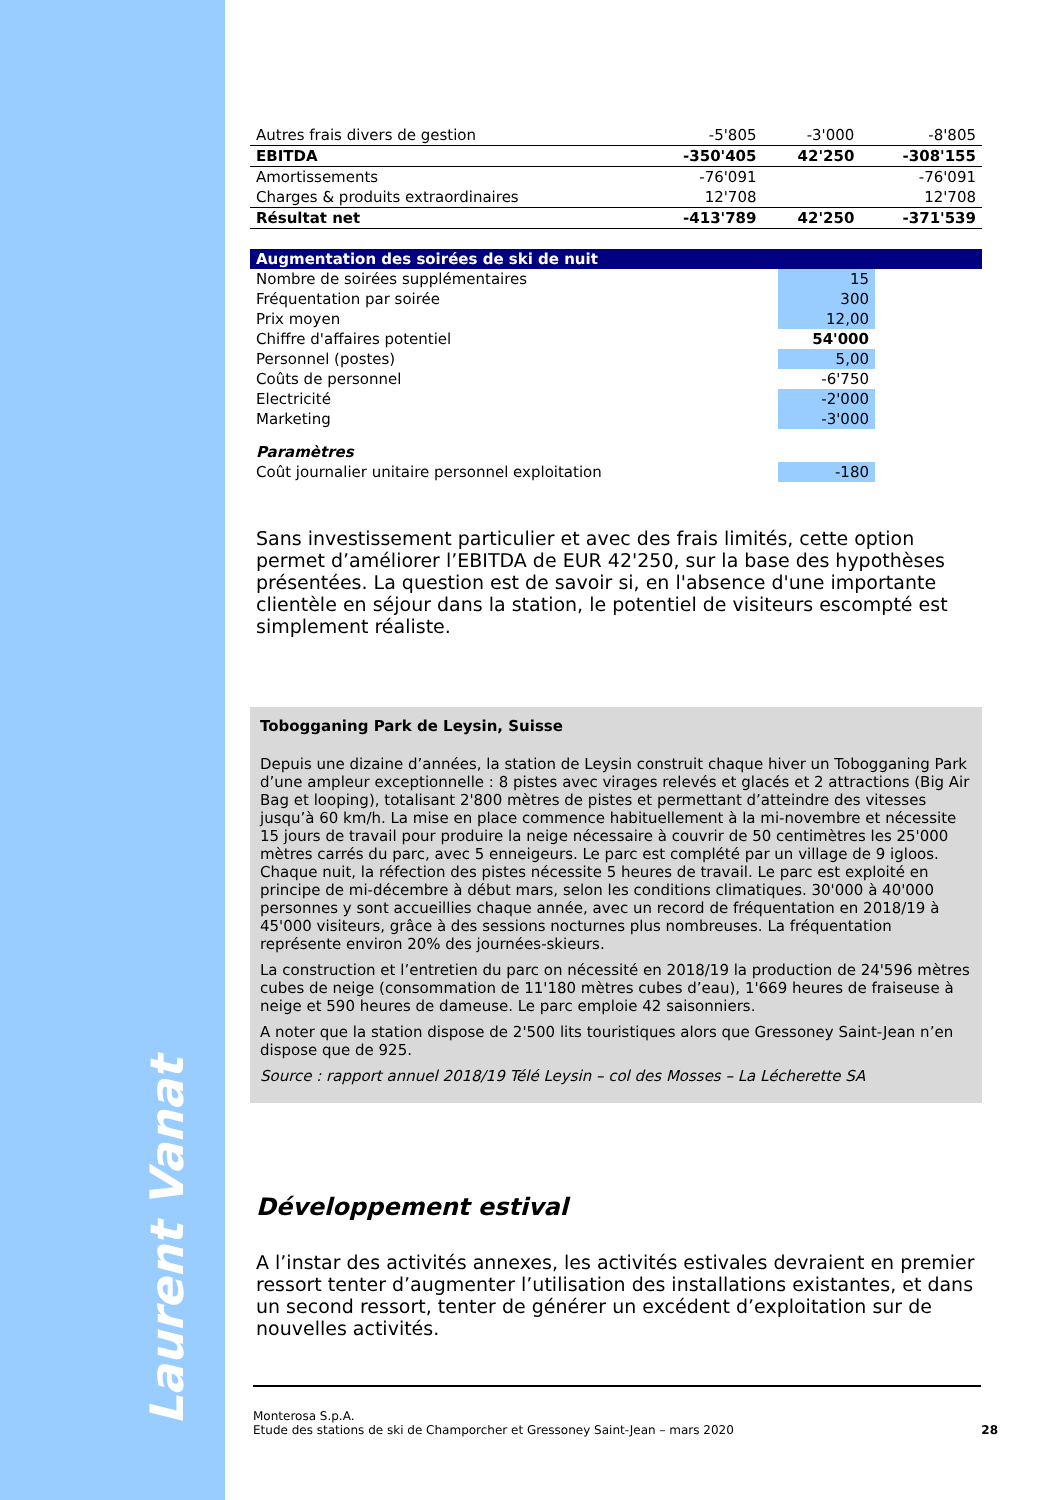Laurent Vanat
| Autres frais divers de gestion | -5'805 | -3'000 | -8'805 |
| EBITDA | -350'405 | 42'250 | -308'155 |
| Amortissements | -76'091 | | -76'091 |
| Charges & produits extraordinaires | 12'708 | | 12'708 |
| Résultat net | -413'789 | 42'250 | -371'539 |
| Augmentation des soirées de ski de nuit | | | |
| Nombre de soirées supplémentaires | | 15 | |
| Fréquentation par soirée | | 300 | |
| Prix moyen | | 12,00 | |
| Chiffre d'affaires potentiel | | 54'000 | |
| Personnel (postes) | | 5,00 | |
| Coûts de personnel | | -6'750 | |
| Electricité | | -2'000 | |
| Marketing | | -3'000 | |
| Paramètres | | | |
| Coût journalier unitaire personnel exploitation | | -180 | |
Sans investissement particulier et avec des frais limités, cette option permet d’améliorer l’EBITDA de EUR 42'250, sur la base des hypothèses présentées. La question est de savoir si, en l'absence d'une importante clientèle en séjour dans la station, le potentiel de visiteurs escompté est simplement réaliste.
Tobogganing Park de Leysin, Suisse
Depuis une dizaine d’années, la station de Leysin construit chaque hiver un Tobogganing Park d’une ampleur exceptionnelle : 8 pistes avec virages relevés et glacés et 2 attractions (Big Air Bag et looping), totalisant 2'800 mètres de pistes et permettant d’atteindre des vitesses jusqu’à 60 km/h. La mise en place commence habituellement à la mi-novembre et nécessite 15 jours de travail pour produire la neige nécessaire à couvrir de 50 centimètres les 25'000 mètres carrés du parc, avec 5 enneigeurs. Le parc est complété par un village de 9 igloos. Chaque nuit, la réfection des pistes nécessite 5 heures de travail. Le parc est exploité en principe de mi-décembre à début mars, selon les conditions climatiques. 30'000 à 40'000 personnes y sont accueillies chaque année, avec un record de fréquentation en 2018/19 à 45'000 visiteurs, grâce à des sessions nocturnes plus nombreuses. La fréquentation représente environ 20% des journées-skieurs.
La construction et l’entretien du parc on nécessité en 2018/19 la production de 24'596 mètres cubes de neige (consommation de 11'180 mètres cubes d’eau), 1'669 heures de fraiseuse à neige et 590 heures de dameuse. Le parc emploie 42 saisonniers.
A noter que la station dispose de 2'500 lits touristiques alors que Gressoney Saint-Jean n’en dispose que de 925.
Source : rapport annuel 2018/19 Télé Leysin – col des Mosses – La Lécherette SA
Développement estival
A l’instar des activités annexes, les activités estivales devraient en premier ressort tenter d’augmenter l’utilisation des installations existantes, et dans un second ressort, tenter de générer un excédent d’exploitation sur de nouvelles activités.
Monterosa S.p.A.
Etude des stations de ski de Champorcher et Gressoney Saint-Jean – mars 2020 28